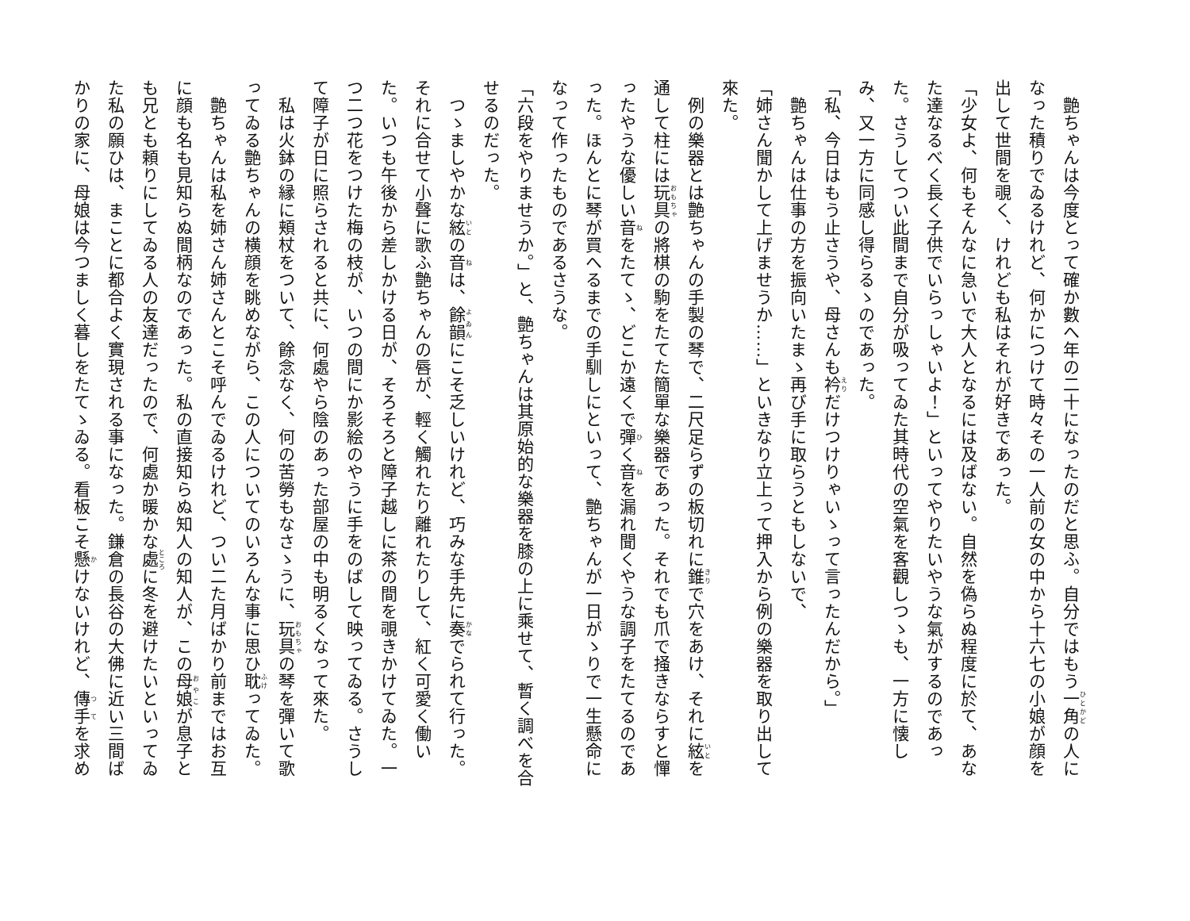艶ちゃんは今度とって確か數へ年の二十になったのだと思ふ。自分ではもう一角の人になった積りでゐるけれど、何かにつけて時々その一人前の女の中から十六七の小娘が顔を出して世間を覗く、けれども私はそれが好きであった。
「少女よ、何もそんなに急いで大人となるには及ばない。自然を偽らぬ程度に於て、あなた達なるべく長く子供でいらっしゃいよ！」といってやりたいやうな氣がするのであった。さうしてつい此間まで自分が吸ってゐた其時代の空氣を客觀しつゝも、一方に懐しみ、又一方に同感し得らるゝのであった。
「私、今日はもう止さうや、母さんも衿だけつけりゃいゝって言ったんだから。」
　艶ちゃんは仕事の方を振向いたまゝ再び手に取らうともしないで、
「姉さん聞かして上げませうか……」といきなり立上って押入から例の樂器を取り出して來た。
　例の樂器とは艶ちゃんの手製の琴で、二尺足らずの板切れに錐で穴をあけ、それに絃を通して柱には玩具の將棋の駒をたてた簡單な樂器であった。それでも爪で掻きならすと憚ったやうな優しい音をたてゝ、どこか遠くで彈く音を漏れ聞くやうな調子をたてるのであった。ほんとに琴が買へるまでの手馴しにといって、艶ちゃんが一日がゝりで一生懸命になって作ったものであるさうな。
「六段をやりませうか。」と、艶ちゃんは其原始的な樂器を膝の上に乘せて、暫く調べを合せるのだった。
　つゝましやかな絃の音は、餘韻にこそ乏しいけれど、巧みな手先に奏でられて行った。それに合せて小聲に歌ふ艶ちゃんの唇が、輕く觸れたり離れたりして、紅く可愛く働いた。いつも午後から差しかける日が、そろそろと障子越しに茶の間を覗きかけてゐた。一つ二つ花をつけた梅の枝が、いつの間にか影絵のやうに手をのばして映ってゐる。さうして障子が日に照らされると共に、何處やら陰のあった部屋の中も明るくなって來た。
　私は火鉢の縁に頬杖をついて、餘念なく、何の苦勞もなさゝうに、玩具の琴を彈いて歌ってゐる艶ちゃんの横顔を眺めながら、この人についてのいろんな事に思ひ耽ってゐた。
　艶ちゃんは私を姉さん姉さんとこそ呼んでゐるけれど、つい二た月ばかり前まではお互に顔も名も見知らぬ間柄なのであった。私の直接知らぬ知人の知人が、この母娘が息子とも兄とも頼りにしてゐる人の友達だったので、何處か暖かな處に冬を避けたいといってゐた私の願ひは、まことに都合よく實現される事になった。鎌倉の長谷の大佛に近い三間ばかりの家に、母娘は今つましく暮しをたてゝゐる。看板こそ懸けないけれど、傳手を求め